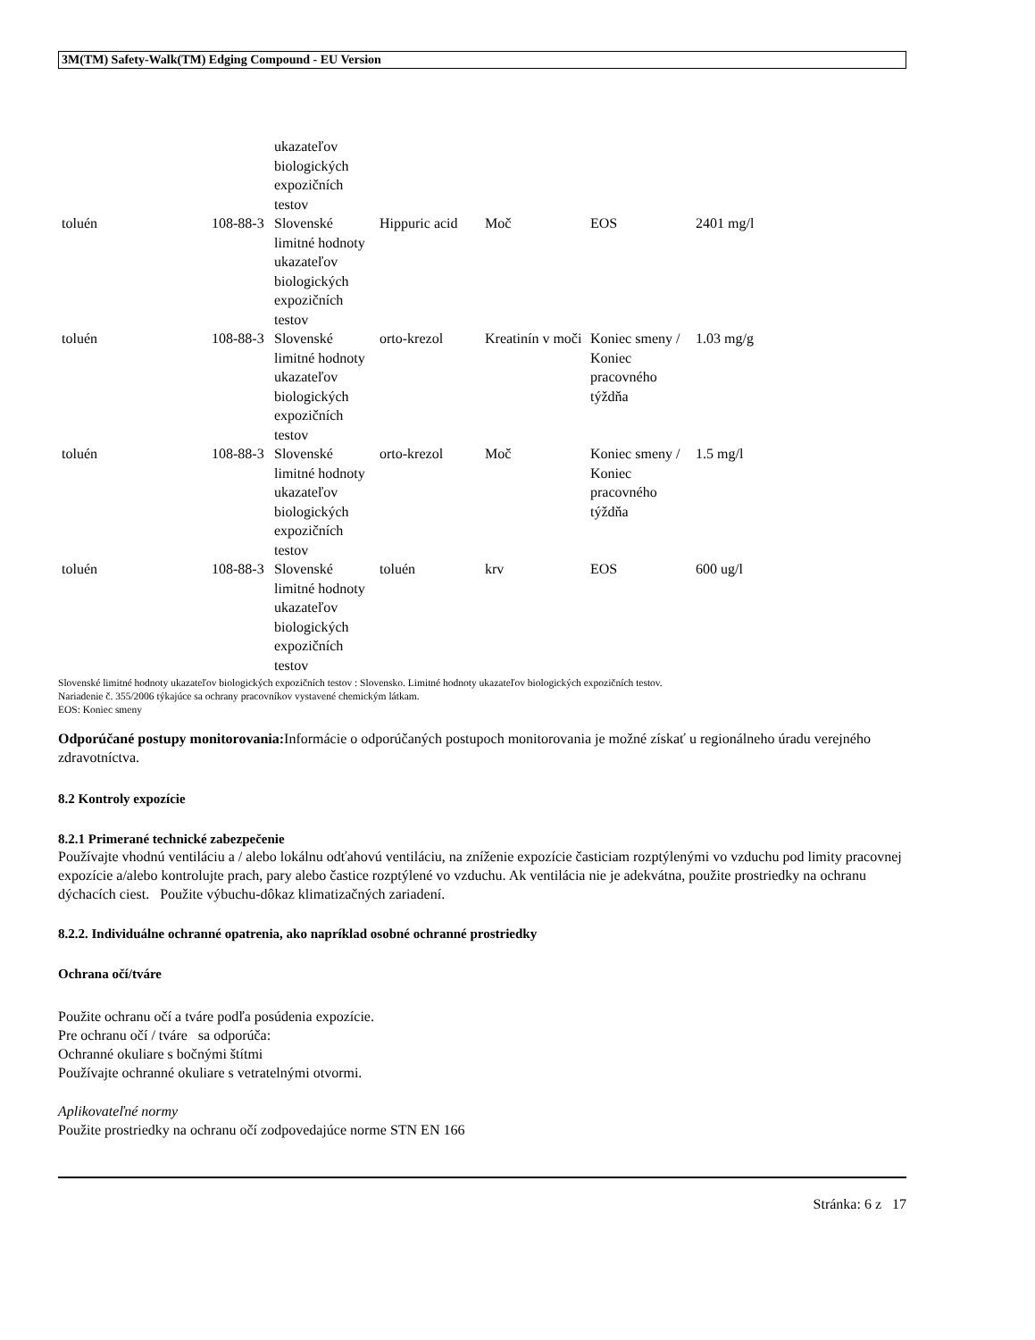3M(TM) Safety-Walk(TM) Edging Compound - EU Version
| | | ukazateľov biologických expozičních testov | | | | |
| toluén | 108-88-3 | Slovenské limitné hodnoty ukazateľov biologických expozičních testov | Hippuric acid | Moč | EOS | 2401 mg/l |
| toluén | 108-88-3 | Slovenské limitné hodnoty ukazateľov biologických expozičních testov | orto-krezol | Kreatinín v moči | Koniec smeny / Koniec pracovného týždňa | 1.03 mg/g |
| toluén | 108-88-3 | Slovenské limitné hodnoty ukazateľov biologických expozičních testov | orto-krezol | Moč | Koniec smeny / Koniec pracovného týždňa | 1.5 mg/l |
| toluén | 108-88-3 | Slovenské limitné hodnoty ukazateľov biologických expozičních testov | toluén | krv | EOS | 600 ug/l |
Slovenské limitné hodnoty ukazateľov biologických expozičních testov : Slovensko. Limitné hodnoty ukazateľov biologických expozičních testov.
Nariadenie č. 355/2006 týkajúce sa ochrany pracovníkov vystavené chemickým látkam.
EOS: Koniec smeny
Odporúčané postupy monitorovania: Informácie o odporúčaných postupoch monitorovania je možné získať u regionálneho úradu verejného zdravotníctva.
8.2 Kontroly expozície
8.2.1 Primerané technické zabezpečenie
Používajte vhodnú ventiláciu a / alebo lokálnu odťahovú ventiláciu, na zníženie expozície časticiam rozptýlenými vo vzduchu pod limity pracovnej expozície a/alebo kontrolujte prach, pary alebo častice rozptýlené vo vzduchu. Ak ventilácia nie je adekvátna, použite prostriedky na ochranu dýchacích ciest. Použite výbuchu-dôkaz klimatizačných zariadení.
8.2.2. Individuálne ochranné opatrenia, ako napríklad osobné ochranné prostriedky
Ochrana očí/tváre
Použite ochranu očí a tváre podľa posúdenia expozície.
Pre ochranu očí / tváre sa odporúča:
Ochranné okuliare s bočnými štítmi
Používajte ochranné okuliare s vetratelnými otvormi.
Aplikovateľné normy
Použite prostriedky na ochranu očí zodpovedajúce norme STN EN 166
Stránka: 6 z 17